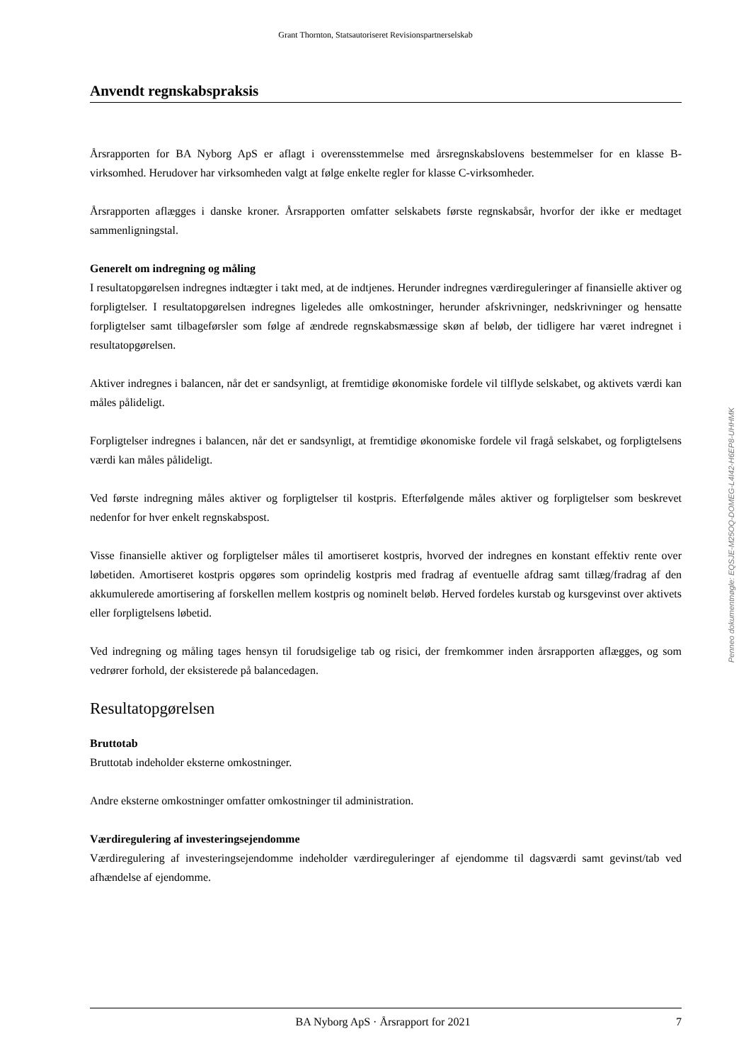Grant Thornton, Statsautoriseret Revisionspartnerselskab
Anvendt regnskabspraksis
Årsrapporten for BA Nyborg ApS er aflagt i overensstemmelse med årsregnskabslovens bestemmelser for en klasse B-virksomhed. Herudover har virksomheden valgt at følge enkelte regler for klasse C-virksomheder.
Årsrapporten aflægges i danske kroner. Årsrapporten omfatter selskabets første regnskabsår, hvorfor der ikke er medtaget sammenligningstal.
Generelt om indregning og måling
I resultatopgørelsen indregnes indtægter i takt med, at de indtjenes. Herunder indregnes værdireguleringer af finansielle aktiver og forpligtelser. I resultatopgørelsen indregnes ligeledes alle omkostninger, herunder afskrivninger, nedskrivninger og hensatte forpligtelser samt tilbageførsler som følge af ændrede regnskabsmæssige skøn af beløb, der tidligere har været indregnet i resultatopgørelsen.
Aktiver indregnes i balancen, når det er sandsynligt, at fremtidige økonomiske fordele vil tilflyde selskabet, og aktivets værdi kan måles pålideligt.
Forpligtelser indregnes i balancen, når det er sandsynligt, at fremtidige økonomiske fordele vil fragå selskabet, og forpligtelsens værdi kan måles pålideligt.
Ved første indregning måles aktiver og forpligtelser til kostpris. Efterfølgende måles aktiver og forpligtelser som beskrevet nedenfor for hver enkelt regnskabspost.
Visse finansielle aktiver og forpligtelser måles til amortiseret kostpris, hvorved der indregnes en konstant effektiv rente over løbetiden. Amortiseret kostpris opgøres som oprindelig kostpris med fradrag af eventuelle afdrag samt tillæg/fradrag af den akkumulerede amortisering af forskellen mellem kostpris og nominelt beløb. Herved fordeles kurstab og kursgevinst over aktivets eller forpligtelsens løbetid.
Ved indregning og måling tages hensyn til forudsigelige tab og risici, der fremkommer inden årsrapporten aflægges, og som vedrører forhold, der eksisterede på balancedagen.
Resultatopgørelsen
Bruttotab
Bruttotab indeholder eksterne omkostninger.
Andre eksterne omkostninger omfatter omkostninger til administration.
Værdiregulering af investeringsejendomme
Værdiregulering af investeringsejendomme indeholder værdireguleringer af ejendomme til dagsværdi samt gevinst/tab ved afhændelse af ejendomme.
Penneo dokumentnøgle: EQSJE-M25OQ-DOMEG-L4I42-H6EP8-UHHMK
BA Nyborg ApS · Årsrapport for 2021 7